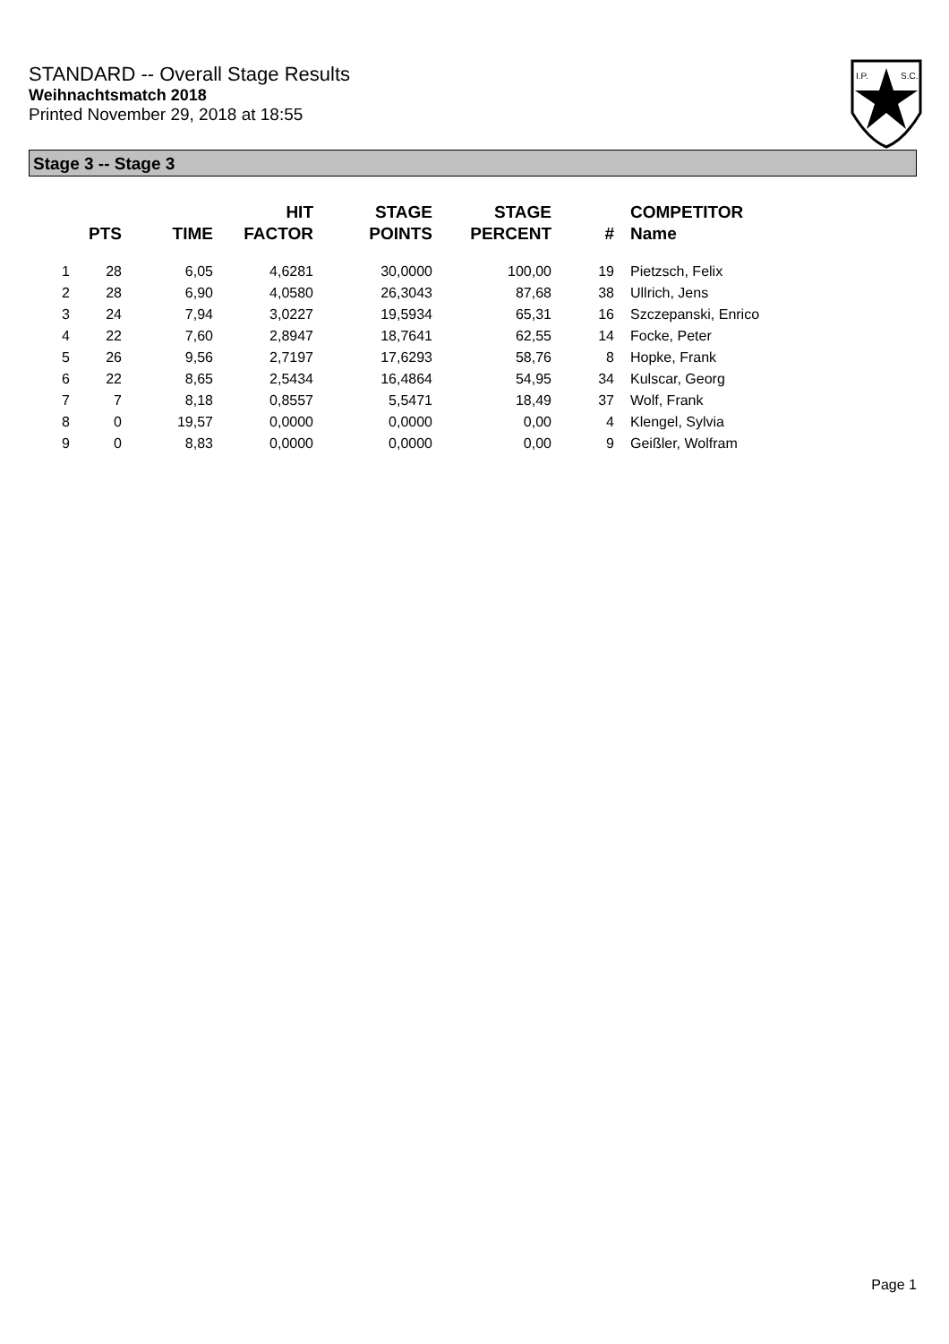STANDARD -- Overall Stage Results
Weihnachtsmatch 2018
Printed November 29, 2018 at 18:55
I.P.
S.C.
Stage 3 -- Stage 3
| | PTS | TIME | HIT FACTOR | STAGE POINTS | STAGE PERCENT | # | COMPETITOR Name |
| --- | --- | --- | --- | --- | --- | --- | --- |
| 1 | 28 | 6,05 | 4,6281 | 30,0000 | 100,00 | 19 | Pietzsch, Felix |
| 2 | 28 | 6,90 | 4,0580 | 26,3043 | 87,68 | 38 | Ullrich, Jens |
| 3 | 24 | 7,94 | 3,0227 | 19,5934 | 65,31 | 16 | Szczepanski, Enrico |
| 4 | 22 | 7,60 | 2,8947 | 18,7641 | 62,55 | 14 | Focke, Peter |
| 5 | 26 | 9,56 | 2,7197 | 17,6293 | 58,76 | 8 | Hopke, Frank |
| 6 | 22 | 8,65 | 2,5434 | 16,4864 | 54,95 | 34 | Kulscar, Georg |
| 7 | 7 | 8,18 | 0,8557 | 5,5471 | 18,49 | 37 | Wolf, Frank |
| 8 | 0 | 19,57 | 0,0000 | 0,0000 | 0,00 | 4 | Klengel, Sylvia |
| 9 | 0 | 8,83 | 0,0000 | 0,0000 | 0,00 | 9 | Geißler, Wolfram |
Page 1